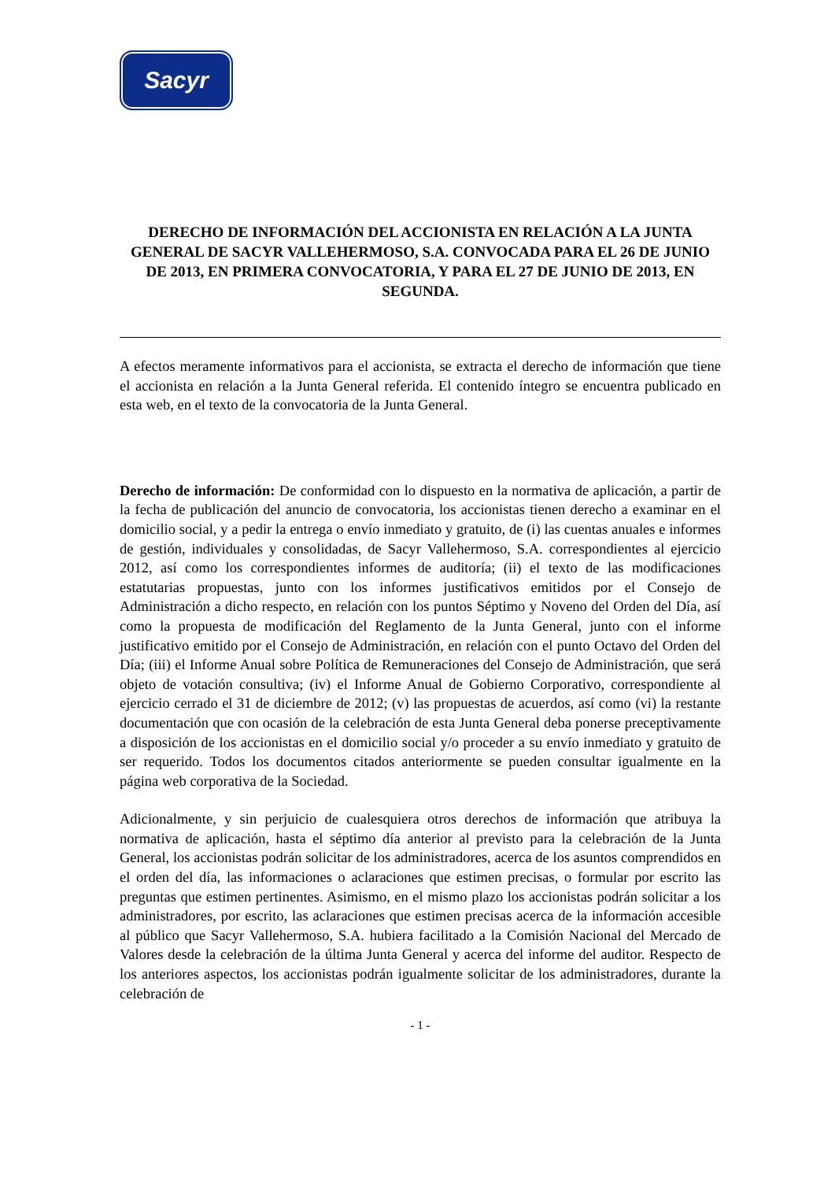Sacyr
DERECHO DE INFORMACIÓN DEL ACCIONISTA EN RELACIÓN A LA JUNTA GENERAL DE SACYR VALLEHERMOSO, S.A. CONVOCADA PARA EL 26 DE JUNIO DE 2013, EN PRIMERA CONVOCATORIA, Y PARA EL 27 DE JUNIO DE 2013, EN SEGUNDA.
A efectos meramente informativos para el accionista, se extracta el derecho de información que tiene el accionista en relación a la Junta General referida. El contenido íntegro se encuentra publicado en esta web, en el texto de la convocatoria de la Junta General.
Derecho de información: De conformidad con lo dispuesto en la normativa de aplicación, a partir de la fecha de publicación del anuncio de convocatoria, los accionistas tienen derecho a examinar en el domicilio social, y a pedir la entrega o envío inmediato y gratuito, de (i) las cuentas anuales e informes de gestión, individuales y consolidadas, de Sacyr Vallehermoso, S.A. correspondientes al ejercicio 2012, así como los correspondientes informes de auditoría; (ii) el texto de las modificaciones estatutarias propuestas, junto con los informes justificativos emitidos por el Consejo de Administración a dicho respecto, en relación con los puntos Séptimo y Noveno del Orden del Día, así como la propuesta de modificación del Reglamento de la Junta General, junto con el informe justificativo emitido por el Consejo de Administración, en relación con el punto Octavo del Orden del Día; (iii) el Informe Anual sobre Política de Remuneraciones del Consejo de Administración, que será objeto de votación consultiva; (iv) el Informe Anual de Gobierno Corporativo, correspondiente al ejercicio cerrado el 31 de diciembre de 2012; (v) las propuestas de acuerdos, así como (vi) la restante documentación que con ocasión de la celebración de esta Junta General deba ponerse preceptivamente a disposición de los accionistas en el domicilio social y/o proceder a su envío inmediato y gratuito de ser requerido. Todos los documentos citados anteriormente se pueden consultar igualmente en la página web corporativa de la Sociedad.
Adicionalmente, y sin perjuicio de cualesquiera otros derechos de información que atribuya la normativa de aplicación, hasta el séptimo día anterior al previsto para la celebración de la Junta General, los accionistas podrán solicitar de los administradores, acerca de los asuntos comprendidos en el orden del día, las informaciones o aclaraciones que estimen precisas, o formular por escrito las preguntas que estimen pertinentes. Asimismo, en el mismo plazo los accionistas podrán solicitar a los administradores, por escrito, las aclaraciones que estimen precisas acerca de la información accesible al público que Sacyr Vallehermoso, S.A. hubiera facilitado a la Comisión Nacional del Mercado de Valores desde la celebración de la última Junta General y acerca del informe del auditor. Respecto de los anteriores aspectos, los accionistas podrán igualmente solicitar de los administradores, durante la celebración de
- 1 -